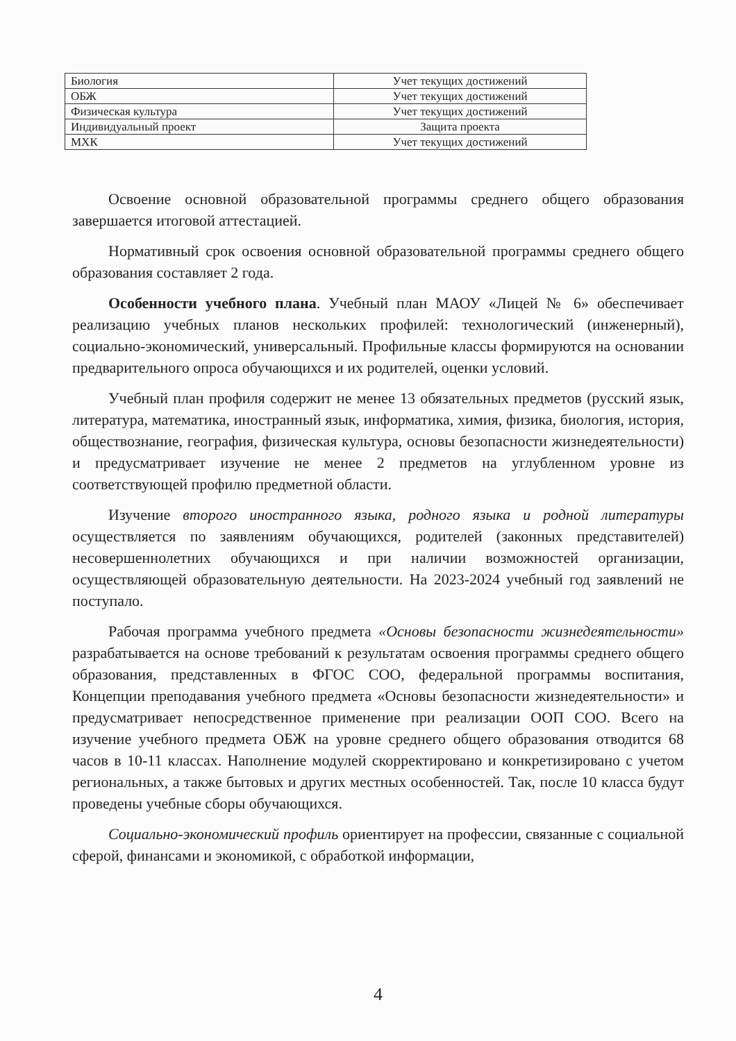| Биология | Учет текущих достижений |
| ОБЖ | Учет текущих достижений |
| Физическая культура | Учет текущих достижений |
| Индивидуальный проект | Защита проекта |
| МХК | Учет текущих достижений |
Освоение основной образовательной программы среднего общего образования завершается итоговой аттестацией.
Нормативный срок освоения основной образовательной программы среднего общего образования составляет 2 года.
Особенности учебного плана. Учебный план МАОУ «Лицей № 6» обеспечивает реализацию учебных планов нескольких профилей: технологический (инженерный), социально-экономический, универсальный. Профильные классы формируются на основании предварительного опроса обучающихся и их родителей, оценки условий.
Учебный план профиля содержит не менее 13 обязательных предметов (русский язык, литература, математика, иностранный язык, информатика, химия, физика, биология, история, обществознание, география, физическая культура, основы безопасности жизнедеятельности) и предусматривает изучение не менее 2 предметов на углубленном уровне из соответствующей профилю предметной области.
Изучение второго иностранного языка, родного языка и родной литературы осуществляется по заявлениям обучающихся, родителей (законных представителей) несовершеннолетних обучающихся и при наличии возможностей организации, осуществляющей образовательную деятельности. На 2023-2024 учебный год заявлений не поступало.
Рабочая программа учебного предмета «Основы безопасности жизнедеятельности» разрабатывается на основе требований к результатам освоения программы среднего общего образования, представленных в ФГОС СОО, федеральной программы воспитания, Концепции преподавания учебного предмета «Основы безопасности жизнедеятельности» и предусматривает непосредственное применение при реализации ООП СОО. Всего на изучение учебного предмета ОБЖ на уровне среднего общего образования отводится 68 часов в 10-11 классах. Наполнение модулей скорректировано и конкретизировано с учетом региональных, а также бытовых и других местных особенностей. Так, после 10 класса будут проведены учебные сборы обучающихся.
Социально-экономический профиль ориентирует на профессии, связанные с социальной сферой, финансами и экономикой, с обработкой информации,
4